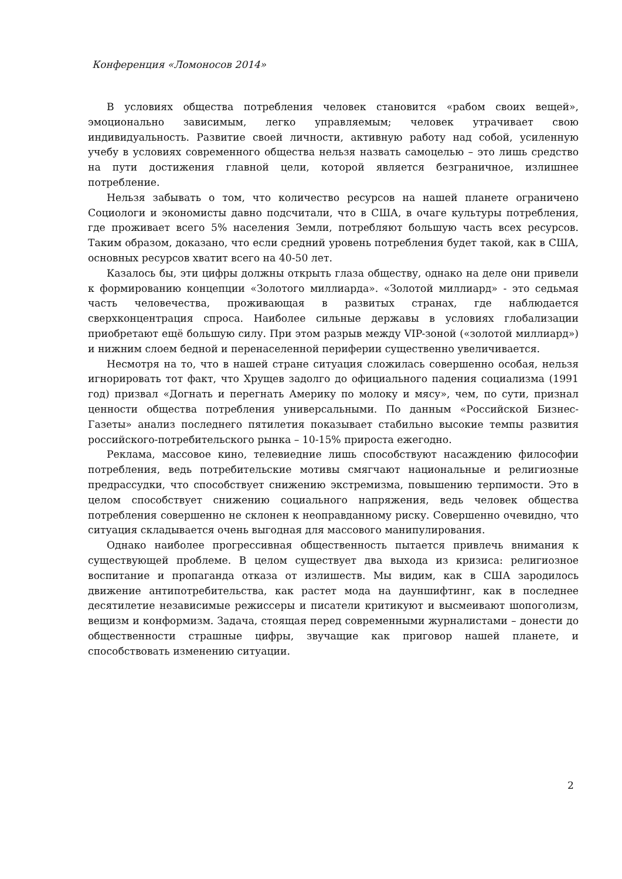Конференция «Ломоносов 2014»
В условиях общества потребления человек становится «рабом своих вещей», эмоционально зависимым, легко управляемым; человек утрачивает свою индивидуальность. Развитие своей личности, активную работу над собой, усиленную учебу в условиях современного общества нельзя назвать самоцелью – это лишь средство на пути достижения главной цели, которой является безграничное, излишнее потребление.
Нельзя забывать о том, что количество ресурсов на нашей планете ограничено Социологи и экономисты давно подсчитали, что в США, в очаге культуры потребления, где проживает всего 5% населения Земли, потребляют большую часть всех ресурсов. Таким образом, доказано, что если средний уровень потребления будет такой, как в США, основных ресурсов хватит всего на 40-50 лет.
Казалось бы, эти цифры должны открыть глаза обществу, однако на деле они привели к формированию концепции «Золотого миллиарда». «Золотой миллиард» - это седьмая часть человечества, проживающая в развитых странах, где наблюдается сверхконцентрация спроса. Наиболее сильные державы в условиях глобализации приобретают ещё большую силу. При этом разрыв между VIP-зоной («золотой миллиард») и нижним слоем бедной и перенаселенной периферии существенно увеличивается.
Несмотря на то, что в нашей стране ситуация сложилась совершенно особая, нельзя игнорировать тот факт, что Хрущев задолго до официального падения социализма (1991 год) призвал «Догнать и перегнать Америку по молоку и мясу», чем, по сути, признал ценности общества потребления универсальными. По данным «Российской Бизнес-Газеты» анализ последнего пятилетия показывает стабильно высокие темпы развития российского-потребительского рынка – 10-15% прироста ежегодно.
Реклама, массовое кино, телевиедние лишь способствуют насаждению философии потребления, ведь потребительские мотивы смягчают национальные и религиозные предрассудки, что способствует снижению экстремизма, повышению терпимости. Это в целом способствует снижению социального напряжения, ведь человек общества потребления совершенно не склонен к неоправданному риску. Совершенно очевидно, что ситуация складывается очень выгодная для массового манипулирования.
Однако наиболее прогрессивная общественность пытается привлечь внимания к существующей проблеме. В целом существует два выхода из кризиса: религиозное воспитание и пропаганда отказа от излишеств. Мы видим, как в США зародилось движение антипотребительства, как растет мода на дауншифтинг, как в последнее десятилетие независимые режиссеры и писатели критикуют и высмеивают шопоголизм, вещизм и конформизм. Задача, стоящая перед современными журналистами – донести до общественности страшные цифры, звучащие как приговор нашей планете, и способствовать изменению ситуации.
2